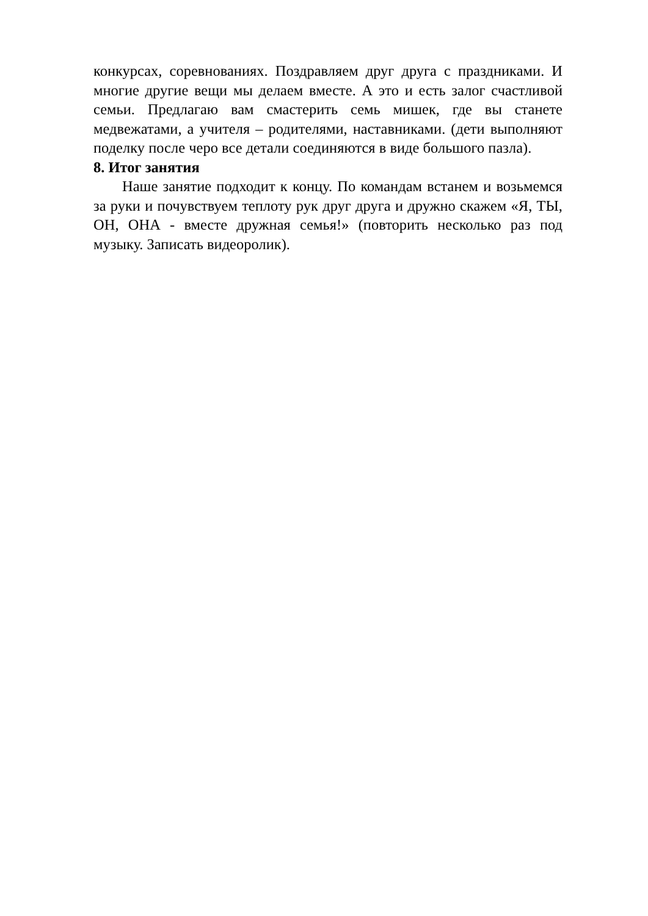конкурсах, соревнованиях. Поздравляем друг друга с праздниками. И многие другие вещи мы делаем вместе. А это и есть залог счастливой семьи. Предлагаю вам смастерить семь мишек, где вы станете медвежатами, а учителя – родителями, наставниками. (дети выполняют поделку после черо все детали соединяются в виде большого пазла).
8. Итог занятия
Наше занятие подходит к концу. По командам встанем и возьмемся за руки и почувствуем теплоту рук друг друга и дружно скажем «Я, ТЫ, ОН, ОНА - вместе дружная семья!» (повторить несколько раз под музыку. Записать видеоролик).